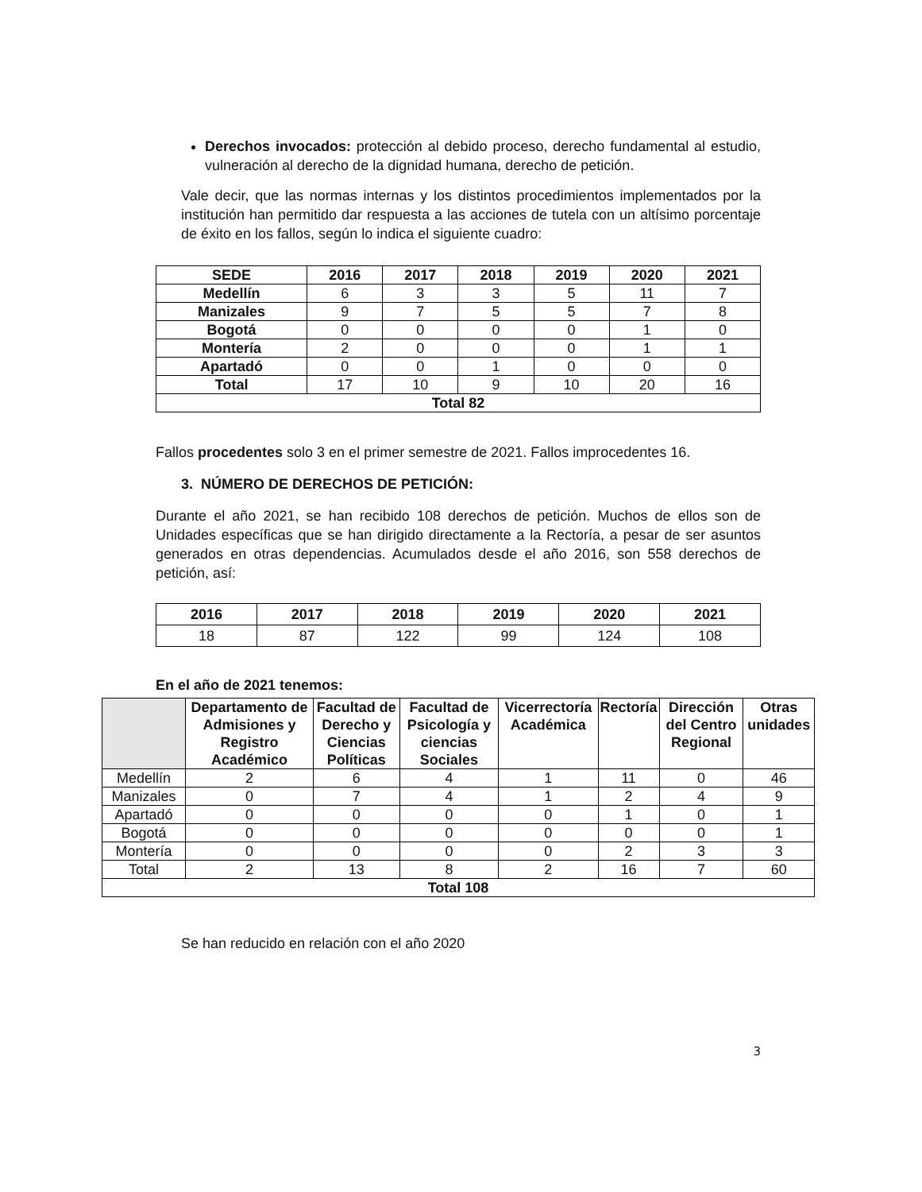Derechos invocados: protección al debido proceso, derecho fundamental al estudio, vulneración al derecho de la dignidad humana, derecho de petición.
Vale decir, que las normas internas y los distintos procedimientos implementados por la institución han permitido dar respuesta a las acciones de tutela con un altísimo porcentaje de éxito en los fallos, según lo indica el siguiente cuadro:
| SEDE | 2016 | 2017 | 2018 | 2019 | 2020 | 2021 |
| --- | --- | --- | --- | --- | --- | --- |
| Medellín | 6 | 3 | 3 | 5 | 11 | 7 |
| Manizales | 9 | 7 | 5 | 5 | 7 | 8 |
| Bogotá | 0 | 0 | 0 | 0 | 1 | 0 |
| Montería | 2 | 0 | 0 | 0 | 1 | 1 |
| Apartadó | 0 | 0 | 1 | 0 | 0 | 0 |
| Total | 17 | 10 | 9 | 10 | 20 | 16 |
| Total 82 | | | | | | |
Fallos procedentes solo 3 en el primer semestre de 2021. Fallos improcedentes 16.
3. NÚMERO DE DERECHOS DE PETICIÓN:
Durante el año 2021, se han recibido 108 derechos de petición. Muchos de ellos son de Unidades específicas que se han dirigido directamente a la Rectoría, a pesar de ser asuntos generados en otras dependencias. Acumulados desde el año 2016, son 558 derechos de petición, así:
| 2016 | 2017 | 2018 | 2019 | 2020 | 2021 |
| --- | --- | --- | --- | --- | --- |
| 18 | 87 | 122 | 99 | 124 | 108 |
En el año de 2021 tenemos:
| | Departamento de Admisiones y Registro Académico | Facultad de Derecho y Ciencias Políticas | Facultad de Psicología y ciencias Sociales | Vicerrectoría Académica | Rectoría | Dirección del Centro Regional | Otras unidades |
| --- | --- | --- | --- | --- | --- | --- | --- |
| Medellín | 2 | 6 | 4 | 1 | 11 | 0 | 46 |
| Manizales | 0 | 7 | 4 | 1 | 2 | 4 | 9 |
| Apartadó | 0 | 0 | 0 | 0 | 1 | 0 | 1 |
| Bogotá | 0 | 0 | 0 | 0 | 0 | 0 | 1 |
| Montería | 0 | 0 | 0 | 0 | 2 | 3 | 3 |
| Total | 2 | 13 | 8 | 2 | 16 | 7 | 60 |
| Total 108 | | | | | | | |
Se han reducido en relación con el año 2020
3